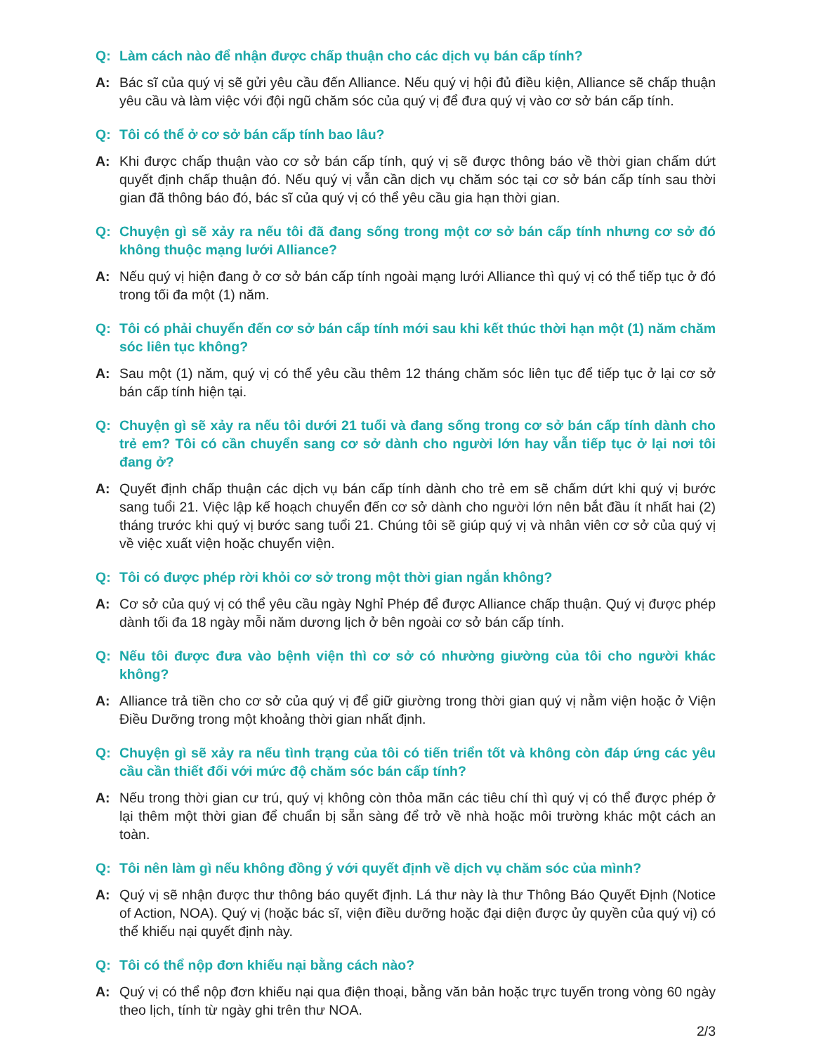Q: Làm cách nào để nhận được chấp thuận cho các dịch vụ bán cấp tính?
A: Bác sĩ của quý vị sẽ gửi yêu cầu đến Alliance. Nếu quý vị hội đủ điều kiện, Alliance sẽ chấp thuận yêu cầu và làm việc với đội ngũ chăm sóc của quý vị để đưa quý vị vào cơ sở bán cấp tính.
Q: Tôi có thể ở cơ sở bán cấp tính bao lâu?
A: Khi được chấp thuận vào cơ sở bán cấp tính, quý vị sẽ được thông báo về thời gian chấm dứt quyết định chấp thuận đó. Nếu quý vị vẫn cần dịch vụ chăm sóc tại cơ sở bán cấp tính sau thời gian đã thông báo đó, bác sĩ của quý vị có thể yêu cầu gia hạn thời gian.
Q: Chuyện gì sẽ xảy ra nếu tôi đã đang sống trong một cơ sở bán cấp tính nhưng cơ sở đó không thuộc mạng lưới Alliance?
A: Nếu quý vị hiện đang ở cơ sở bán cấp tính ngoài mạng lưới Alliance thì quý vị có thể tiếp tục ở đó trong tối đa một (1) năm.
Q: Tôi có phải chuyển đến cơ sở bán cấp tính mới sau khi kết thúc thời hạn một (1) năm chăm sóc liên tục không?
A: Sau một (1) năm, quý vị có thể yêu cầu thêm 12 tháng chăm sóc liên tục để tiếp tục ở lại cơ sở bán cấp tính hiện tại.
Q: Chuyện gì sẽ xảy ra nếu tôi dưới 21 tuổi và đang sống trong cơ sở bán cấp tính dành cho trẻ em? Tôi có cần chuyển sang cơ sở dành cho người lớn hay vẫn tiếp tục ở lại nơi tôi đang ở?
A: Quyết định chấp thuận các dịch vụ bán cấp tính dành cho trẻ em sẽ chấm dứt khi quý vị bước sang tuổi 21. Việc lập kế hoạch chuyển đến cơ sở dành cho người lớn nên bắt đầu ít nhất hai (2) tháng trước khi quý vị bước sang tuổi 21. Chúng tôi sẽ giúp quý vị và nhân viên cơ sở của quý vị về việc xuất viện hoặc chuyển viện.
Q: Tôi có được phép rời khỏi cơ sở trong một thời gian ngắn không?
A: Cơ sở của quý vị có thể yêu cầu ngày Nghỉ Phép để được Alliance chấp thuận. Quý vị được phép dành tối đa 18 ngày mỗi năm dương lịch ở bên ngoài cơ sở bán cấp tính.
Q: Nếu tôi được đưa vào bệnh viện thì cơ sở có nhường giường của tôi cho người khác không?
A: Alliance trả tiền cho cơ sở của quý vị để giữ giường trong thời gian quý vị nằm viện hoặc ở Viện Điều Dưỡng trong một khoảng thời gian nhất định.
Q: Chuyện gì sẽ xảy ra nếu tình trạng của tôi có tiến triển tốt và không còn đáp ứng các yêu cầu cần thiết đối với mức độ chăm sóc bán cấp tính?
A: Nếu trong thời gian cư trú, quý vị không còn thỏa mãn các tiêu chí thì quý vị có thể được phép ở lại thêm một thời gian để chuẩn bị sẵn sàng để trở về nhà hoặc môi trường khác một cách an toàn.
Q: Tôi nên làm gì nếu không đồng ý với quyết định về dịch vụ chăm sóc của mình?
A: Quý vị sẽ nhận được thư thông báo quyết định. Lá thư này là thư Thông Báo Quyết Định (Notice of Action, NOA). Quý vị (hoặc bác sĩ, viện điều dưỡng hoặc đại diện được ủy quyền của quý vị) có thể khiếu nại quyết định này.
Q: Tôi có thể nộp đơn khiếu nại bằng cách nào?
A: Quý vị có thể nộp đơn khiếu nại qua điện thoại, bằng văn bản hoặc trực tuyến trong vòng 60 ngày theo lịch, tính từ ngày ghi trên thư NOA.
2/3